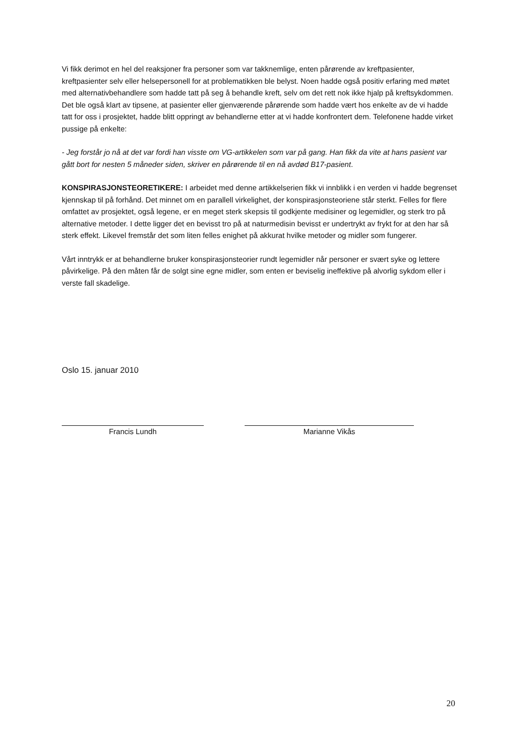Vi fikk derimot en hel del reaksjoner fra personer som var takknemlige, enten pårørende av kreftpasienter, kreftpasienter selv eller helsepersonell for at problematikken ble belyst. Noen hadde også positiv erfaring med møtet med alternativbehandlere som hadde tatt på seg å behandle kreft, selv om det rett nok ikke hjalp på kreftsykdommen. Det ble også klart av tipsene, at pasienter eller gjenværende pårørende som hadde vært hos enkelte av de vi hadde tatt for oss i prosjektet, hadde blitt oppringt av behandlerne etter at vi hadde konfrontert dem. Telefonene hadde virket pussige på enkelte:
- Jeg forstår jo nå at det var fordi han visste om VG-artikkelen som var på gang. Han fikk da vite at hans pasient var gått bort for nesten 5 måneder siden, skriver en pårørende til en nå avdød B17-pasient.
KONSPIRASJONSTEORETIKERE: I arbeidet med denne artikkelserien fikk vi innblikk i en verden vi hadde begrenset kjennskap til på forhånd. Det minnet om en parallell virkelighet, der konspirasjonsteoriene står sterkt. Felles for flere omfattet av prosjektet, også legene, er en meget sterk skepsis til godkjente medisiner og legemidler, og sterk tro på alternative metoder. I dette ligger det en bevisst tro på at naturmedisin bevisst er undertrykt av frykt for at den har så sterk effekt. Likevel fremstår det som liten felles enighet på akkurat hvilke metoder og midler som fungerer.
Vårt inntrykk er at behandlerne bruker konspirasjonsteorier rundt legemidler når personer er svært syke og lettere påvirkelige. På den måten får de solgt sine egne midler, som enten er beviselig ineffektive på alvorlig sykdom eller i verste fall skadelige.
Oslo 15. januar 2010
Francis Lundh Marianne Vikås
20